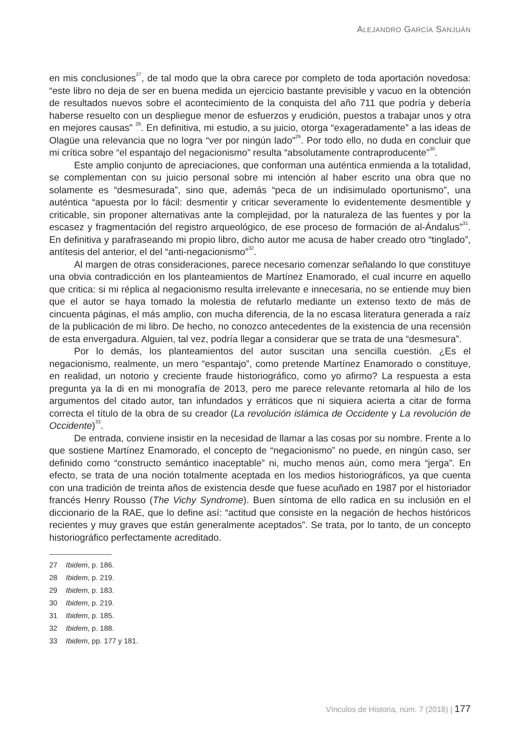ALEJANDRO GARCÍA SANJUÁN
en mis conclusiones<sup>27</sup>, de tal modo que la obra carece por completo de toda aportación novedosa: “este libro no deja de ser en buena medida un ejercicio bastante previsible y vacuo en la obtención de resultados nuevos sobre el acontecimiento de la conquista del año 711 que podría y debería haberse resuelto con un despliegue menor de esfuerzos y erudición, puestos a trabajar unos y otra en mejores causas” <sup>28</sup>. En definitiva, mi estudio, a su juicio, otorga “exageradamente” a las ideas de Olagüe una relevancia que no logra “ver por ningún lado”<sup>29</sup>. Por todo ello, no duda en concluir que mi crítica sobre “el espantajo del negacionismo” resulta “absolutamente contraproducente”<sup>30</sup>.
Este amplio conjunto de apreciaciones, que conforman una auténtica enmienda a la totalidad, se complementan con su juicio personal sobre mi intención al haber escrito una obra que no solamente es “desmesurada”, sino que, además “peca de un indisimulado oportunismo”, una auténtica “apuesta por lo fácil: desmentir y criticar severamente lo evidentemente desmentible y criticable, sin proponer alternativas ante la complejidad, por la naturaleza de las fuentes y por la escasez y fragmentación del registro arqueológico, de ese proceso de formación de al-Ándalus”<sup>31</sup>. En definitiva y parafraseando mi propio libro, dicho autor me acusa de haber creado otro “tinglado”, antítesis del anterior, el del “anti-negacionismo”<sup>32</sup>.
Al margen de otras consideraciones, parece necesario comenzar señalando lo que constituye una obvia contradicción en los planteamientos de Martínez Enamorado, el cual incurre en aquello que critica: si mi réplica al negacionismo resulta irrelevante e innecesaria, no se entiende muy bien que el autor se haya tomado la molestia de refutarlo mediante un extenso texto de más de cincuenta páginas, el más amplio, con mucha diferencia, de la no escasa literatura generada a raíz de la publicación de mi libro. De hecho, no conozco antecedentes de la existencia de una recensión de esta envergadura. Alguien, tal vez, podría llegar a considerar que se trata de una “desmesura”.
Por lo demás, los planteamientos del autor suscitan una sencilla cuestión. ¿Es el negacionismo, realmente, un mero “espantajo”, como pretende Martínez Enamorado o constituye, en realidad, un notorio y creciente fraude historiográfico, como yo afirmo? La respuesta a esta pregunta ya la di en mi monografía de 2013, pero me parece relevante retomarla al hilo de los argumentos del citado autor, tan infundados y erráticos que ni siquiera acierta a citar de forma correcta el título de la obra de su creador (La revolución islámica de Occidente y La revolución de Occidente)<sup>33</sup>.
De entrada, conviene insistir en la necesidad de llamar a las cosas por su nombre. Frente a lo que sostiene Martínez Enamorado, el concepto de “negacionismo” no puede, en ningún caso, ser definido como “constructo semántico inaceptable” ni, mucho menos aún, como mera “jerga”. En efecto, se trata de una noción totalmente aceptada en los medios historiográficos, ya que cuenta con una tradición de treinta años de existencia desde que fuese acuñado en 1987 por el historiador francés Henry Rousso (The Vichy Syndrome). Buen síntoma de ello radica en su inclusión en el diccionario de la RAE, que lo define así: “actitud que consiste en la negación de hechos históricos recientes y muy graves que están generalmente aceptados”. Se trata, por lo tanto, de un concepto historiográfico perfectamente acreditado.
27 Ibidem, p. 186.
28 Ibidem, p. 219.
29 Ibidem, p. 183.
30 Ibidem, p. 219.
31 Ibidem, p. 185.
32 Ibidem, p. 188.
33 Ibidem, pp. 177 y 181.
Vínculos de Historia, núm. 7 (2018) | 177